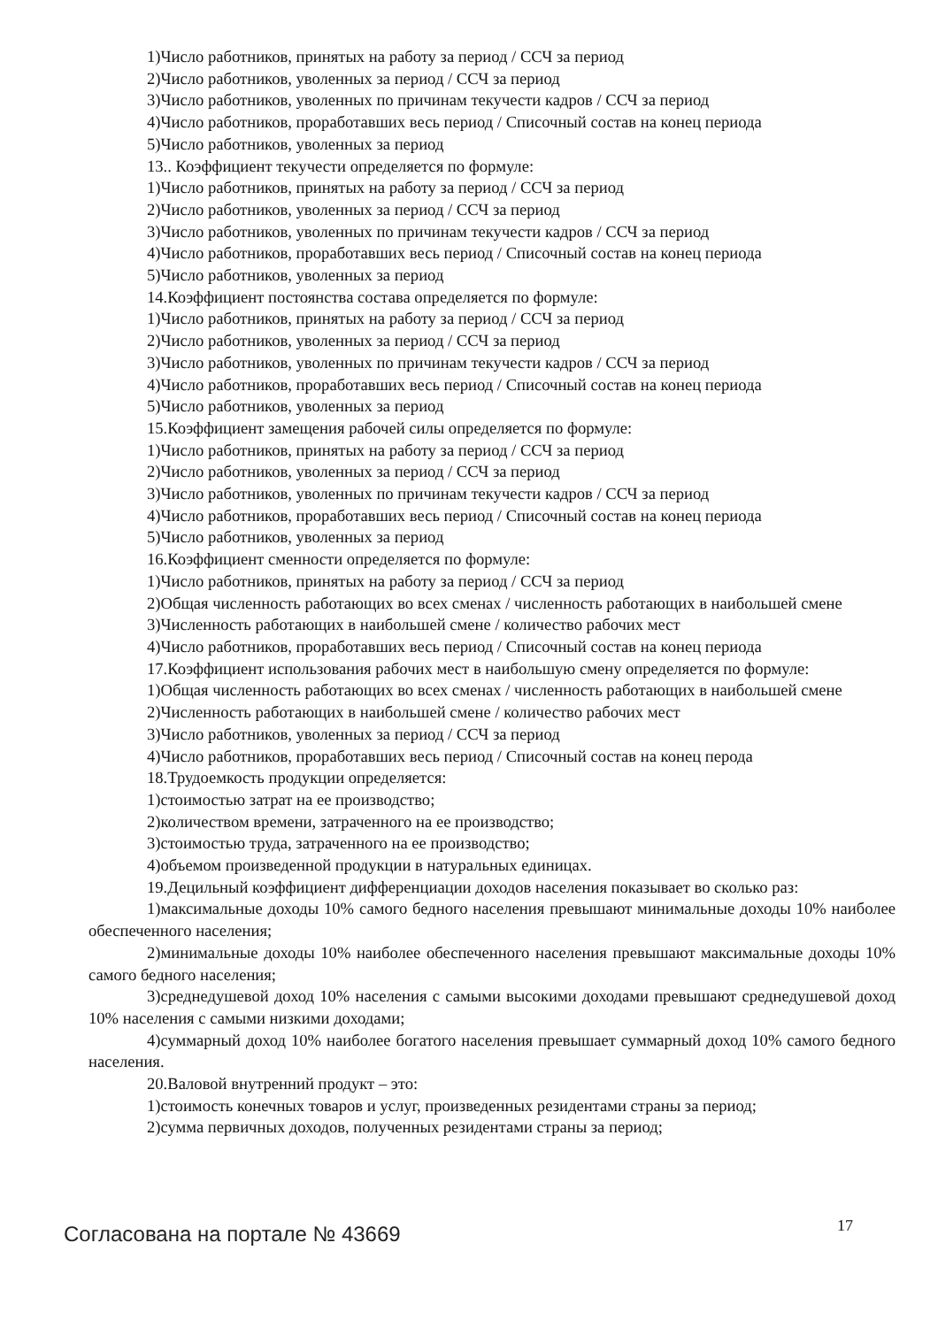1)Число работников, принятых на работу за период / ССЧ за период
2)Число работников, уволенных за период / ССЧ за период
3)Число работников, уволенных по причинам текучести кадров / ССЧ за период
4)Число работников, проработавших весь период / Списочный состав на конец периода
5)Число работников, уволенных за период
13.. Коэффициент текучести определяется по формуле:
1)Число работников, принятых на работу за период / ССЧ за период
2)Число работников, уволенных за период / ССЧ за период
3)Число работников, уволенных по причинам текучести кадров / ССЧ за период
4)Число работников, проработавших весь период / Списочный состав на конец периода
5)Число работников, уволенных за период
14.Коэффициент постоянства состава определяется по формуле:
1)Число работников, принятых на работу за период / ССЧ за период
2)Число работников, уволенных за период / ССЧ за период
3)Число работников, уволенных по причинам текучести кадров / ССЧ за период
4)Число работников, проработавших весь период / Списочный состав на конец периода
5)Число работников, уволенных за период
15.Коэффициент замещения рабочей силы определяется по формуле:
1)Число работников, принятых на работу за период / ССЧ за период
2)Число работников, уволенных за период / ССЧ за период
3)Число работников, уволенных по причинам текучести кадров / ССЧ за период
4)Число работников, проработавших весь период / Списочный состав на конец периода
5)Число работников, уволенных за период
16.Коэффициент сменности определяется по формуле:
1)Число работников, принятых на работу за период / ССЧ за период
2)Общая численность работающих во всех сменах / численность работающих в наибольшей смене
3)Численность работающих в наибольшей смене / количество рабочих мест
4)Число работников, проработавших весь период / Списочный состав на конец периода
17.Коэффициент использования рабочих мест в наибольшую смену определяется по формуле:
1)Общая численность работающих во всех сменах / численность работающих в наибольшей смене
2)Численность работающих в наибольшей смене / количество рабочих мест
3)Число работников, уволенных за период / ССЧ за период
4)Число работников, проработавших весь период / Списочный состав на конец перода
18.Трудоемкость продукции определяется:
1)стоимостью затрат на ее производство;
2)количеством времени, затраченного на ее производство;
3)стоимостью труда, затраченного на ее производство;
4)объемом произведенной продукции в натуральных единицах.
19.Децильный коэффициент дифференциации доходов населения показывает во сколько раз:
1)максимальные доходы 10% самого бедного населения превышают минимальные доходы 10% наиболее обеспеченного населения;
2)минимальные доходы 10% наиболее обеспеченного населения превышают максимальные доходы 10% самого бедного населения;
3)среднедушевой доход 10% населения с самыми высокими доходами превышают среднедушевой доход 10% населения с самыми низкими доходами;
4)суммарный доход 10% наиболее богатого населения превышает суммарный доход 10% самого бедного населения.
20.Валовой внутренний продукт – это:
1)стоимость конечных товаров и услуг, произведенных резидентами страны за период;
2)сумма первичных доходов, полученных резидентами страны за период;
Согласована на портале № 43669
17